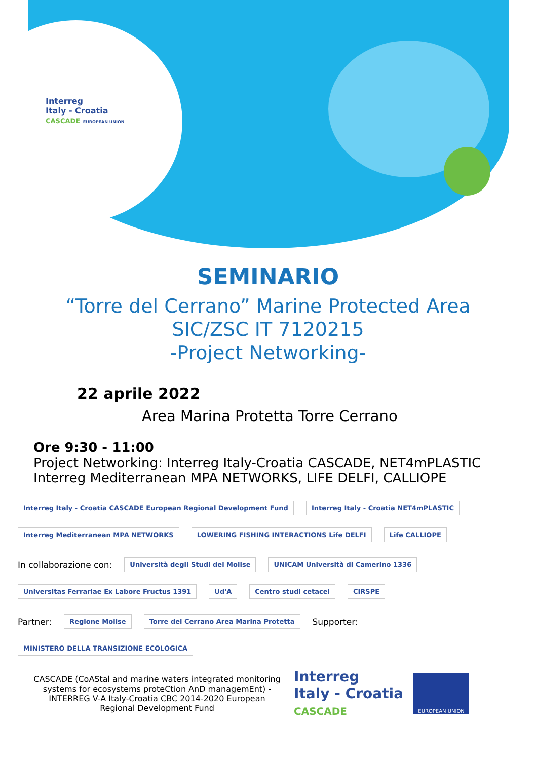Interreg
Italy - Croatia
CASCADE EUROPEAN UNION
SEMINARIO
“Torre del Cerrano” Marine Protected Area
SIC/ZSC IT 7120215
-Project Networking-
22 aprile 2022
Area Marina Protetta Torre Cerrano
Ore 9:30 - 11:00
Project Networking: Interreg Italy-Croatia CASCADE, NET4mPLASTIC Interreg Mediterranean MPA NETWORKS, LIFE DELFI, CALLIOPE
Interreg Italy - Croatia CASCADE European Regional Development Fund Interreg Italy - Croatia NET4mPLASTIC Interreg Mediterranean MPA NETWORKS LOWERING FISHING INTERACTIONS Life DELFI Life CALLIOPE
In collaborazione con: Università degli Studi del Molise UNICAM Università di Camerino 1336 Universitas Ferrariae Ex Labore Fructus 1391 Ud'A Centro studi cetacei CIRSPE
Partner: Regione Molise Torre del Cerrano Area Marina Protetta Supporter: MINISTERO DELLA TRANSIZIONE ECOLOGICA
CASCADE (CoAStal and marine waters integrated monitoring systems for ecosystems proteCtion AnD managemEnt) - INTERREG V-A Italy-Croatia CBC 2014-2020 European Regional Development Fund
Interreg
Italy - Croatia
CASCADE
EUROPEAN UNION